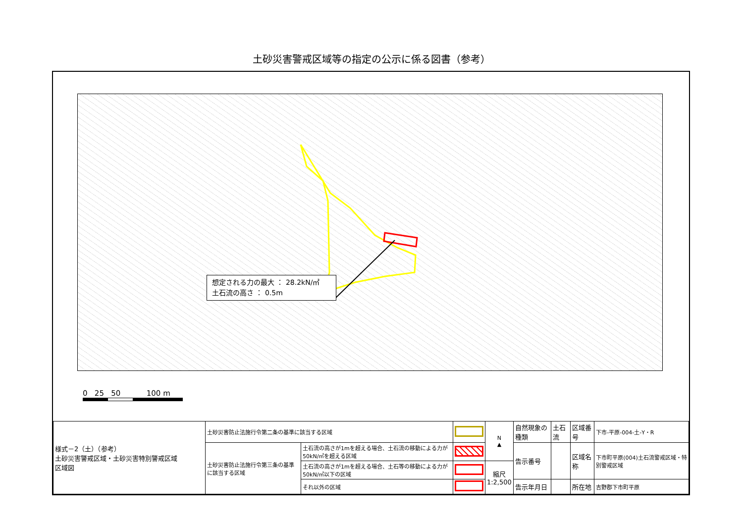土砂災害警戒区域等の指定の公示に係る図書（参考）
想定される力の最大 ： 28.2kN/㎡
土石流の高さ ： 0.5m
0 25 50 100 m
| 様式－2（土）（参考） 土砂災害警戒区域・土砂災害特別警戒区域 区域図 | 土砂災害防止法施行令第二条の基準に該当する区域 | | | N ▲ | 自然現象の種類 | 土石流 | 区域番号 | 下市-平原-004-土-Y・R |
| | 土砂災害防止法施行令第三条の基準に該当する区域 | 土石流の高さが1mを超える場合、土石流の移動による力が50kN/㎡を超える区域 | | | 告示番号 | | 区域名称 | 下市町平原(004)土石流警戒区域・特別警戒区域 |
| | | 土石流の高さが1mを超える場合、土石等の移動による力が50kN/㎡以下の区域 | | 縮尺 1:2,500 | | | | |
| | | それ以外の区域 | | | 告示年月日 | | 所在地 | 吉野郡下市町平原 |